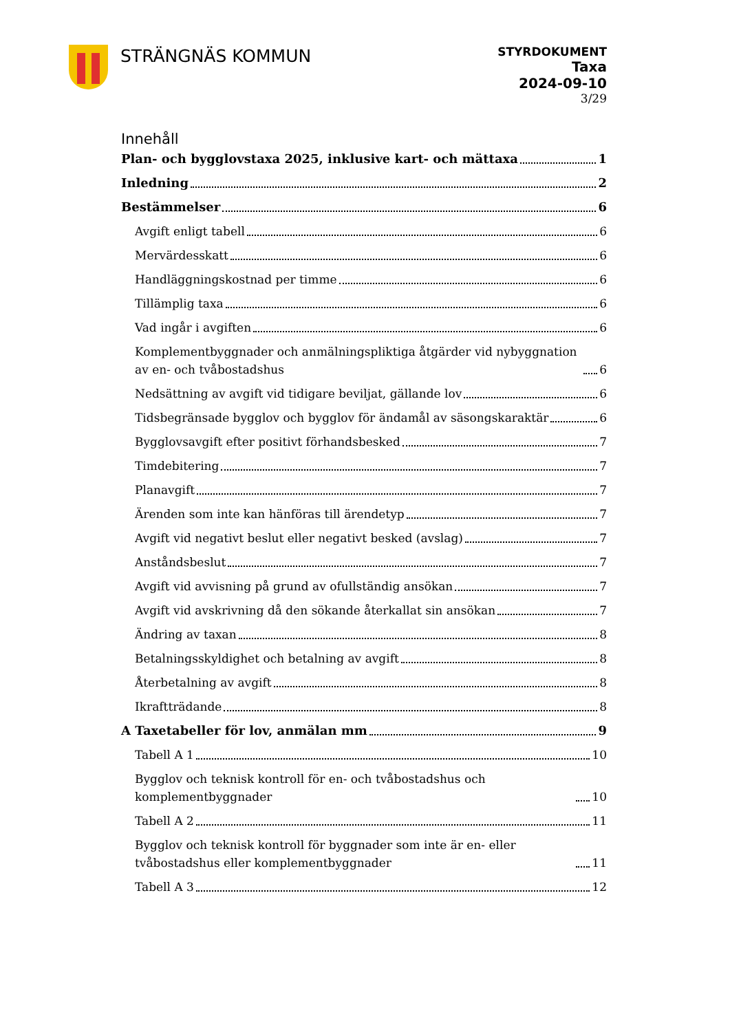STRÄNGNÄS KOMMUN
STYRDOKUMENT
Taxa
2024-09-10
3/29
Innehåll
Plan- och bygglovstaxa 2025, inklusive kart- och mättaxa 1
Inledning 2
Bestämmelser 6
Avgift enligt tabell 6
Mervärdesskatt 6
Handläggningskostnad per timme 6
Tillämplig taxa 6
Vad ingår i avgiften 6
Komplementbyggnader och anmälningspliktiga åtgärder vid nybyggnation av en- och tvåbostadshus 6
Nedsättning av avgift vid tidigare beviljat, gällande lov 6
Tidsbegränsade bygglov och bygglov för ändamål av säsongskaraktär 6
Bygglovsavgift efter positivt förhandsbesked 7
Timdebitering 7
Planavgift 7
Ärenden som inte kan hänföras till ärendetyp 7
Avgift vid negativt beslut eller negativt besked (avslag) 7
Anståndsbeslut 7
Avgift vid avvisning på grund av ofullständig ansökan 7
Avgift vid avskrivning då den sökande återkallat sin ansökan 7
Ändring av taxan 8
Betalningsskyldighet och betalning av avgift 8
Återbetalning av avgift 8
Ikraftträdande 8
A Taxetabeller för lov, anmälan mm 9
Tabell A 1 10
Bygglov och teknisk kontroll för en- och tvåbostadshus och komplementbyggnader 10
Tabell A 2 11
Bygglov och teknisk kontroll för byggnader som inte är en- eller tvåbostadshus eller komplementbyggnader 11
Tabell A 3 12